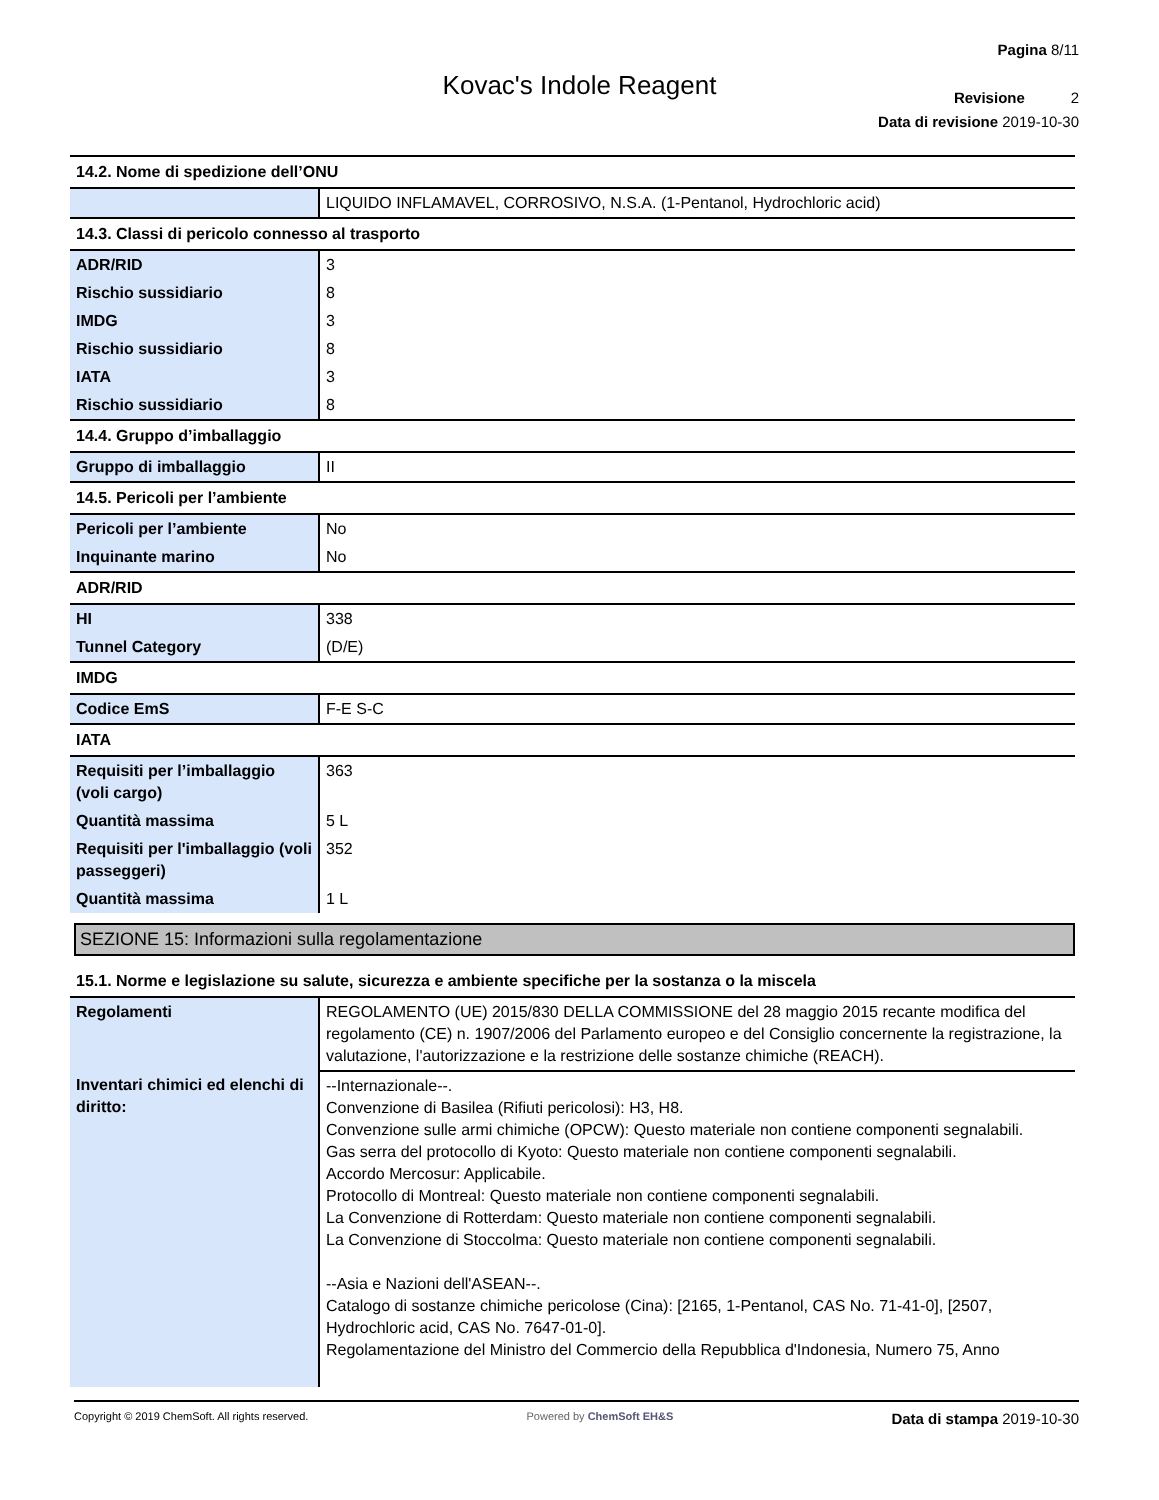Pagina 8/11
Revisione 2
Data di revisione 2019-10-30
Kovac's Indole Reagent
14.2. Nome di spedizione dell’ONU
| | LIQUIDO INFLAMAVEL, CORROSIVO, N.S.A. (1-Pentanol, Hydrochloric acid) |
14.3. Classi di pericolo connesso al trasporto
| ADR/RID | 3 |
| Rischio sussidiario | 8 |
| IMDG | 3 |
| Rischio sussidiario | 8 |
| IATA | 3 |
| Rischio sussidiario | 8 |
14.4. Gruppo d’imballaggio
| Gruppo di imballaggio | II |
14.5. Pericoli per l’ambiente
| Pericoli per l’ambiente | No |
| Inquinante marino | No |
ADR/RID
| HI | 338 |
| Tunnel Category | (D/E) |
IMDG
| Codice EmS | F-E S-C |
IATA
| Requisiti per l’imballaggio (voli cargo) | 363 |
| Quantità massima | 5 L |
| Requisiti per l'imballaggio (voli passeggeri) | 352 |
| Quantità massima | 1 L |
SEZIONE 15: Informazioni sulla regolamentazione
15.1. Norme e legislazione su salute, sicurezza e ambiente specifiche per la sostanza o la miscela
| Regolamenti | REGOLAMENTO (UE) 2015/830 DELLA COMMISSIONE del 28 maggio 2015 recante modifica del regolamento (CE) n. 1907/2006 del Parlamento europeo e del Consiglio concernente la registrazione, la valutazione, l'autorizzazione e la restrizione delle sostanze chimiche (REACH). |
| Inventari chimici ed elenchi di diritto: | --Internazionale--. Convenzione di Basilea (Rifiuti pericolosi): H3, H8. Convenzione sulle armi chimiche (OPCW): Questo materiale non contiene componenti segnalabili. Gas serra del protocollo di Kyoto: Questo materiale non contiene componenti segnalabili. Accordo Mercosur: Applicabile. Protocollo di Montreal: Questo materiale non contiene componenti segnalabili. La Convenzione di Rotterdam: Questo materiale non contiene componenti segnalabili. La Convenzione di Stoccolma: Questo materiale non contiene componenti segnalabili. --Asia e Nazioni dell'ASEAN--. Catalogo di sostanze chimiche pericolose (Cina): [2165, 1-Pentanol, CAS No. 71-41-0], [2507, Hydrochloric acid, CAS No. 7647-01-0]. Regolamentazione del Ministro del Commercio della Repubblica d'Indonesia, Numero 75, Anno |
Copyright © 2019 ChemSoft. All rights reserved. Powered by ChemSoft EH&S Data di stampa 2019-10-30